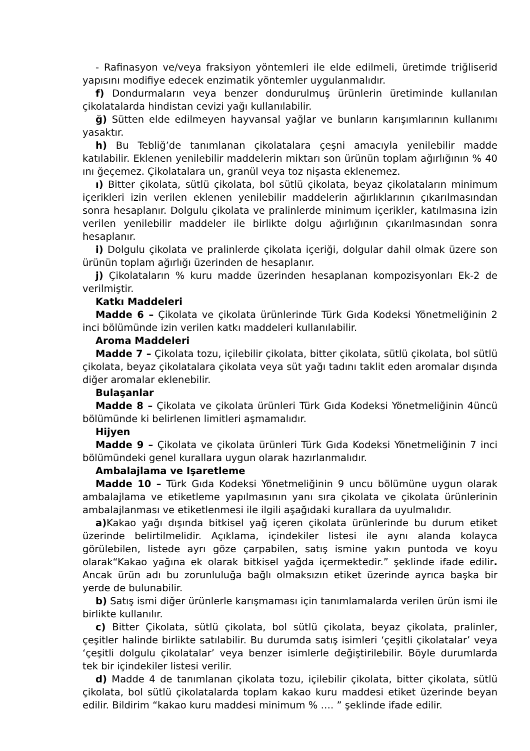- Rafinasyon ve/veya fraksiyon yöntemleri ile elde edilmeli, üretimde triğliserid yapısını modifiye edecek enzimatik yöntemler uygulanmalıdır.
f) Dondurmaların veya benzer dondurulmuş ürünlerin üretiminde kullanılan çikolatalarda hindistan cevizi yağı kullanılabilir.
ğ) Sütten elde edilmeyen hayvansal yağlar ve bunların karışımlarının kullanımı yasaktır.
h) Bu Tebliğ’de tanımlanan çikolatalara çeşni amacıyla yenilebilir madde katılabilir. Eklenen yenilebilir maddelerin miktarı son ürünün toplam ağırlığının % 40 ını ğeçemez. Çikolatalara un, granül veya toz nişasta eklenemez.
ı) Bitter çikolata, sütlü çikolata, bol sütlü çikolata, beyaz çikolataların minimum içerikleri izin verilen eklenen yenilebilir maddelerin ağırlıklarının çıkarılmasından sonra hesaplanır. Dolgulu çikolata ve pralinlerde minimum içerikler, katılmasına izin verilen yenilebilir maddeler ile birlikte dolgu ağırlığının çıkarılmasından sonra hesaplanır.
i) Dolgulu çikolata ve pralinlerde çikolata içeriği, dolgular dahil olmak üzere son ürünün toplam ağırlığı üzerinden de hesaplanır.
j) Çikolataların % kuru madde üzerinden hesaplanan kompozisyonları Ek-2 de verilmiştir.
Katkı Maddeleri
Madde 6 – Çikolata ve çikolata ürünlerinde Türk Gıda Kodeksi Yönetmeliğinin 2 inci bölümünde izin verilen katkı maddeleri kullanılabilir.
Aroma Maddeleri
Madde 7 – Çikolata tozu, içilebilir çikolata, bitter çikolata, sütlü çikolata, bol sütlü çikolata, beyaz çikolatalara çikolata veya süt yağı tadını taklit eden aromalar dışında diğer aromalar eklenebilir.
Bulaşanlar
Madde 8 – Çikolata ve çikolata ürünleri Türk Gıda Kodeksi Yönetmeliğinin 4üncü bölümünde ki belirlenen limitleri aşmamalıdır.
Hijyen
Madde 9 – Çikolata ve çikolata ürünleri Türk Gıda Kodeksi Yönetmeliğinin 7 inci bölümündeki genel kurallara uygun olarak hazırlanmalıdır.
Ambalajlama ve Işaretleme
Madde 10 – Türk Gıda Kodeksi Yönetmeliğinin 9 uncu bölümüne uygun olarak ambalajlama ve etiketleme yapılmasının yanı sıra çikolata ve çikolata ürünlerinin ambalajlanması ve etiketlenmesi ile ilgili aşağıdaki kurallara da uyulmalıdır.
a) Kakao yağı dışında bitkisel yağ içeren çikolata ürünlerinde bu durum etiket üzerinde belirtilmelidir. Açıklama, içindekiler listesi ile aynı alanda kolayca görülebilen, listede ayrı göze çarpabilen, satış ismine yakın puntoda ve koyu olarak“Kakao yağına ek olarak bitkisel yağda içermektedir.” şeklinde ifade edilir. Ancak ürün adı bu zorunluluğa bağlı olmaksızın etiket üzerinde ayrıca başka bir yerde de bulunabilir.
b) Satış ismi diğer ürünlerle karışmaması için tanımlamalarda verilen ürün ismi ile birlikte kullanılır.
c) Bitter Çikolata, sütlü çikolata, bol sütlü çikolata, beyaz çikolata, pralinler, çeşitler halinde birlikte satılabilir. Bu durumda satış isimleri ‘çeşitli çikolatalar’ veya ‘çeşitli dolgulu çikolatalar’ veya benzer isimlerle değiştirilebilir. Böyle durumlarda tek bir içindekiler listesi verilir.
d) Madde 4 de tanımlanan çikolata tozu, içilebilir çikolata, bitter çikolata, sütlü çikolata, bol sütlü çikolatalarda toplam kakao kuru maddesi etiket üzerinde beyan edilir. Bildirim “kakao kuru maddesi minimum % …. ” şeklinde ifade edilir.